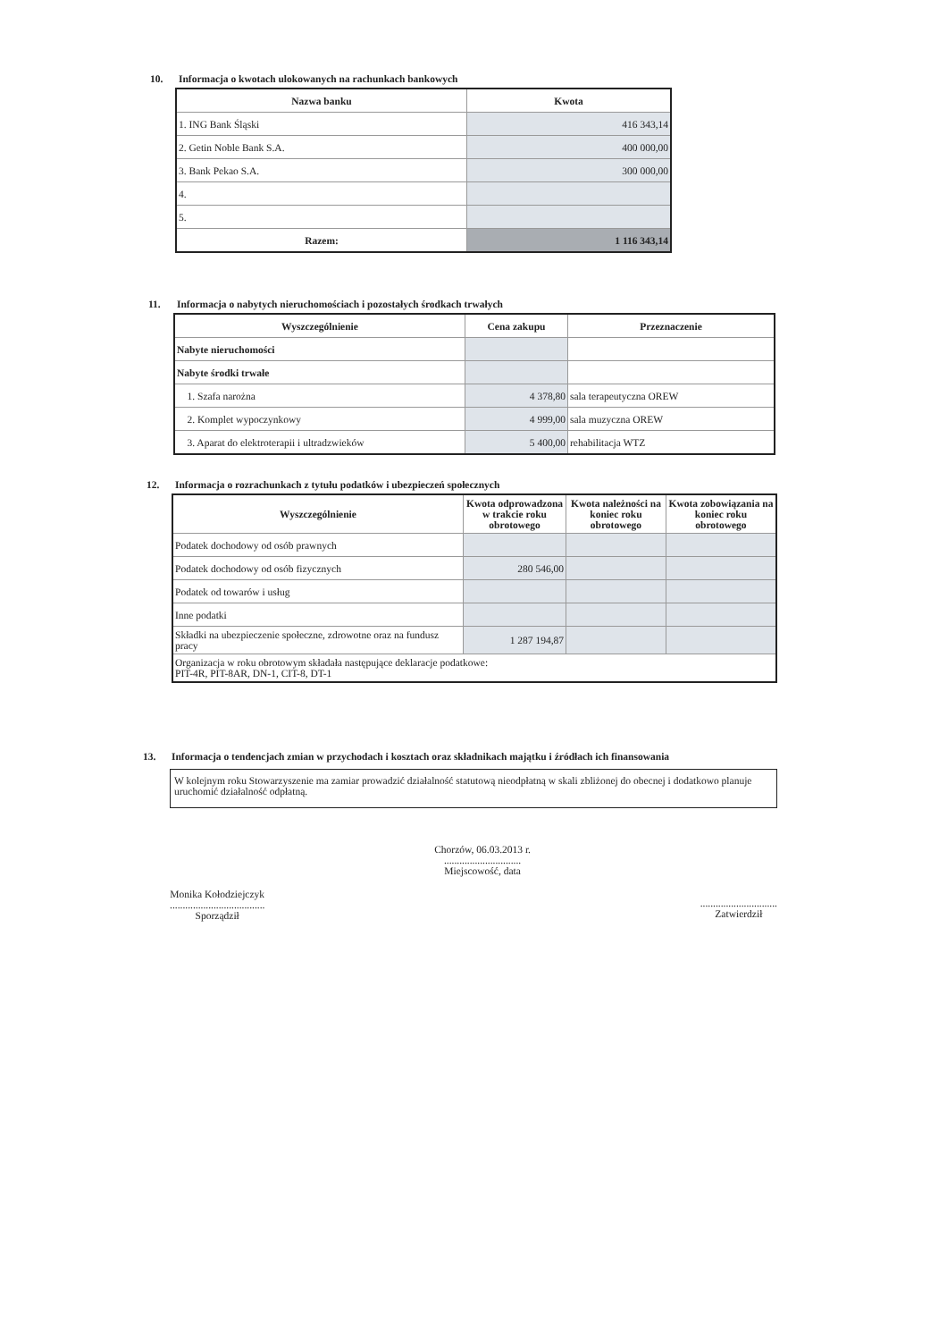10. Informacja o kwotach ulokowanych na rachunkach bankowych
| Nazwa banku | Kwota |
| --- | --- |
| 1. ING Bank Śląski | 416 343,14 |
| 2. Getin Noble Bank S.A. | 400 000,00 |
| 3. Bank Pekao S.A. | 300 000,00 |
| 4. | |
| 5. | |
| Razem: | 1 116 343,14 |
11. Informacja o nabytych nieruchomościach i pozostałych środkach trwałych
| Wyszczególnienie | Cena zakupu | Przeznaczenie |
| --- | --- | --- |
| Nabyte nieruchomości | | |
| Nabyte środki trwałe | | |
| 1. Szafa narożna | 4 378,80 | sala terapeutyczna OREW |
| 2. Komplet wypoczynkowy | 4 999,00 | sala muzyczna OREW |
| 3. Aparat do elektroterapii i ultradzwieków | 5 400,00 | rehabilitacja WTZ |
12. Informacja o rozrachunkach z tytułu podatków i ubezpieczeń społecznych
| Wyszczególnienie | Kwota odprowadzona w trakcie roku obrotowego | Kwota należności na koniec roku obrotowego | Kwota zobowiązania na koniec roku obrotowego |
| --- | --- | --- | --- |
| Podatek dochodowy od osób prawnych | | | |
| Podatek dochodowy od osób fizycznych | 280 546,00 | | |
| Podatek od towarów i usług | | | |
| Inne podatki | | | |
| Składki na ubezpieczenie społeczne, zdrowotne oraz na fundusz pracy | 1 287 194,87 | | |
| Organizacja w roku obrotowym składała następujące deklaracje podatkowe: PIT-4R, PIT-8AR, DN-1, CIT-8, DT-1 | | | |
13. Informacja o tendencjach zmian w przychodach i kosztach oraz składnikach majątku i źródłach ich finansowania
W kolejnym roku Stowarzyszenie ma zamiar prowadzić działalność statutową nieodpłatną w skali zbliżonej do obecnej i dodatkowo planuje uruchomić działalność odpłatną.
Monika Kołodziejczyk
.....................................
Sporządził
Chorzów, 06.03.2013 r.
..............................
Miejscowość, data
..............................
Zatwierdził